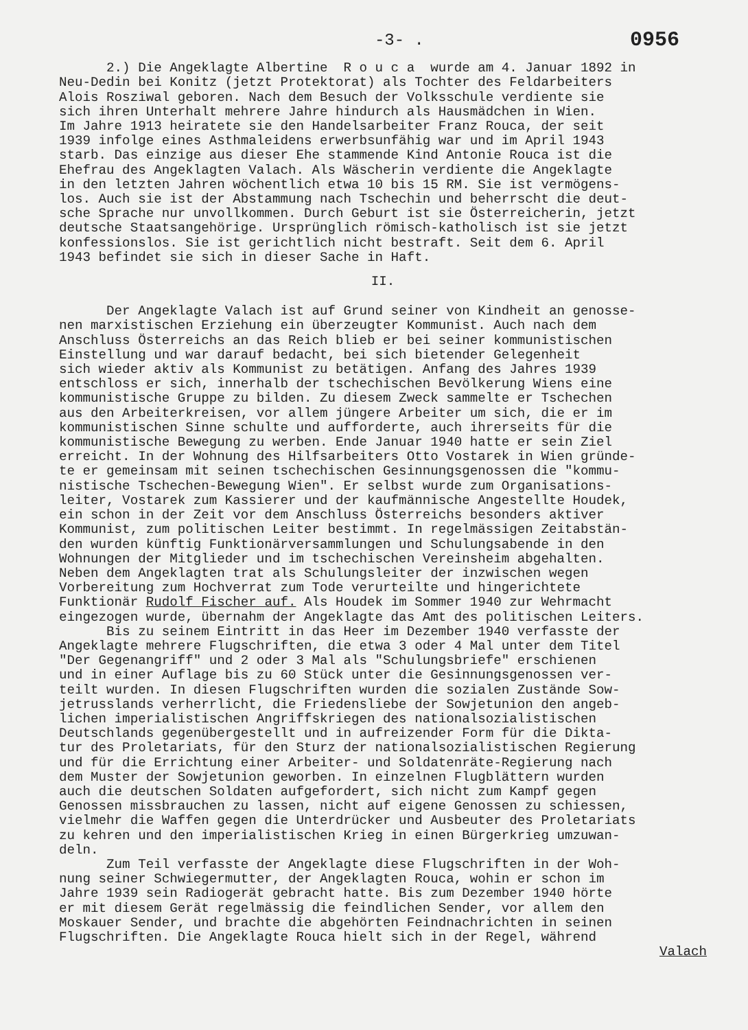-3- . 0956
2.) Die Angeklagte Albertine R o u c a wurde am 4. Januar 1892 in Neu-Dedin bei Konitz (jetzt Protektorat) als Tochter des Feldarbeiters Alois Rosziwal geboren. Nach dem Besuch der Volksschule verdiente sie sich ihren Unterhalt mehrere Jahre hindurch als Hausmädchen in Wien. Im Jahre 1913 heiratete sie den Handelsarbeiter Franz Rouca, der seit 1939 infolge eines Asthmaleidens erwerbsunfähig war und im April 1943 starb. Das einzige aus dieser Ehe stammende Kind Antonie Rouca ist die Ehefrau des Angeklagten Valach. Als Wäscherin verdiente die Angeklagte in den letzten Jahren wöchentlich etwa 10 bis 15 RM. Sie ist vermögens- los. Auch sie ist der Abstammung nach Tschechin und beherrscht die deut- sche Sprache nur unvollkommen. Durch Geburt ist sie Österreicherin, jetzt deutsche Staatsangehörige. Ursprünglich römisch-katholisch ist sie jetzt konfessionslos. Sie ist gerichtlich nicht bestraft. Seit dem 6. April 1943 befindet sie sich in dieser Sache in Haft.
II.
Der Angeklagte Valach ist auf Grund seiner von Kindheit an genosse- nen marxistischen Erziehung ein überzeugter Kommunist. Auch nach dem Anschluss Österreichs an das Reich blieb er bei seiner kommunistischen Einstellung und war darauf bedacht, bei sich bietender Gelegenheit sich wieder aktiv als Kommunist zu betätigen. Anfang des Jahres 1939 entschloss er sich, innerhalb der tschechischen Bevölkerung Wiens eine kommunistische Gruppe zu bilden. Zu diesem Zweck sammelte er Tschechen aus den Arbeiterkreisen, vor allem jüngere Arbeiter um sich, die er im kommunistischen Sinne schulte und aufforderte, auch ihrerseits für die kommunistische Bewegung zu werben. Ende Januar 1940 hatte er sein Ziel erreicht. In der Wohnung des Hilfsarbeiters Otto Vostarek in Wien gründe- te er gemeinsam mit seinen tschechischen Gesinnungsgenossen die "kommu- nistische Tschechen-Bewegung Wien". Er selbst wurde zum Organisations- leiter, Vostarek zum Kassierer und der kaufmännische Angestellte Houdek, ein schon in der Zeit vor dem Anschluss Österreichs besonders aktiver Kommunist, zum politischen Leiter bestimmt. In regelmässigen Zeitabstän- den wurden künftig Funktionärversammlungen und Schulungsabende in den Wohnungen der Mitglieder und im tschechischen Vereinsheim abgehalten. Neben dem Angeklagten trat als Schulungsleiter der inzwischen wegen Vorbereitung zum Hochverrat zum Tode verurteilte und hingerichtete Funktionär Rudolf Fischer auf. Als Houdek im Sommer 1940 zur Wehrmacht eingezogen wurde, übernahm der Angeklagte das Amt des politischen Leiters. Bis zu seinem Eintritt in das Heer im Dezember 1940 verfasste der Angeklagte mehrere Flugschriften, die etwa 3 oder 4 Mal unter dem Titel "Der Gegenangriff" und 2 oder 3 Mal als "Schulungsbriefe" erschienen und in einer Auflage bis zu 60 Stück unter die Gesinnungsgenossen ver- teilt wurden. In diesen Flugschriften wurden die sozialen Zustände Sow- jetrusslands verherrlicht, die Friedensliebe der Sowjetunion den angeb- lichen imperialistischen Angriffskriegen des nationalsozialistischen Deutschlands gegenübergestellt und in aufreizender Form für die Dikta- tur des Proletariats, für den Sturz der nationalsozialistischen Regierung und für die Errichtung einer Arbeiter- und Soldatenräte-Regierung nach dem Muster der Sowjetunion geworben. In einzelnen Flugblättern wurden auch die deutschen Soldaten aufgefordert, sich nicht zum Kampf gegen Genossen missbrauchen zu lassen, nicht auf eigene Genossen zu schiessen, vielmehr die Waffen gegen die Unterdrücker und Ausbeuter des Proletariats zu kehren und den imperialistischen Krieg in einen Bürgerkrieg umzuwan- deln. Zum Teil verfasste der Angeklagte diese Flugschriften in der Woh- nung seiner Schwiegermutter, der Angeklagten Rouca, wohin er schon im Jahre 1939 sein Radiogerät gebracht hatte. Bis zum Dezember 1940 hörte er mit diesem Gerät regelmässig die feindlichen Sender, vor allem den Moskauer Sender, und brachte die abgehörten Feindnachrichten in seinen Flugschriften. Die Angeklagte Rouca hielt sich in der Regel, während
Valach